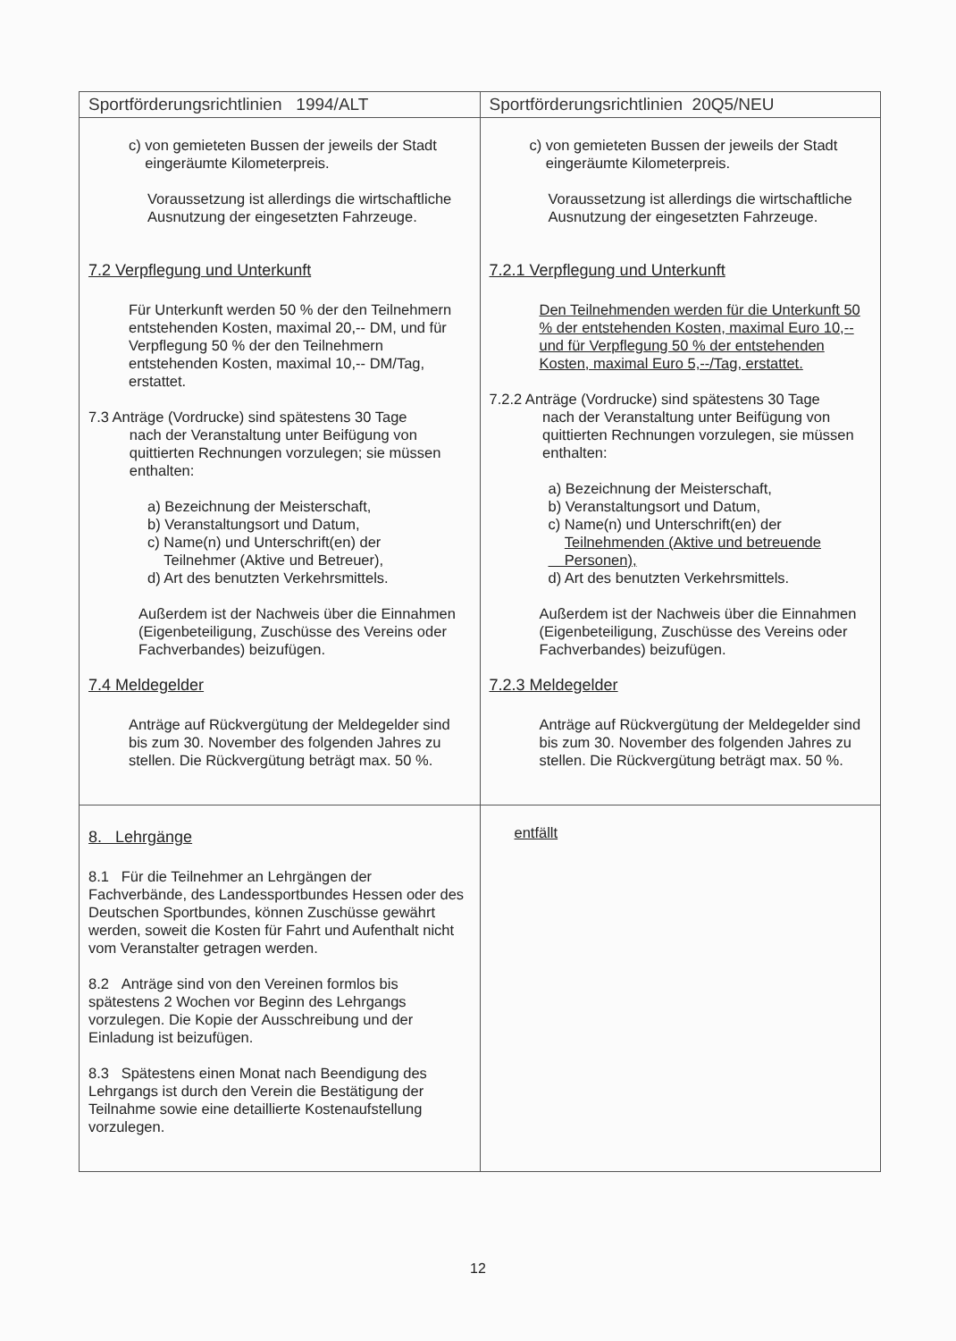| Sportförderungsrichtlinien 1994/ALT | Sportförderungsrichtlinien 20Q5/NEU |
| --- | --- |
| c) von gemieteten Bussen der jeweils der Stadt eingeräumte Kilometerpreis. Voraussetzung ist allerdings die wirtschaftliche Ausnutzung der eingesetzten Fahrzeuge. 7.2 Verpflegung und Unterkunft Für Unterkunft werden 50 % der den Teilnehmern entstehenden Kosten, maximal 20,-- DM, und für Verpflegung 50 % der den Teilnehmern entstehenden Kosten, maximal 10,-- DM/Tag, erstattet. 7.3 Anträge (Vordrucke) sind spätestens 30 Tage nach der Veranstaltung unter Beifügung von quittierten Rechnungen vorzulegen; sie müssen enthalten: a) Bezeichnung der Meisterschaft, b) Veranstaltungsort und Datum, c) Name(n) und Unterschrift(en) der Teilnehmer (Aktive und Betreuer), d) Art des benutzten Verkehrsmittels. Außerdem ist der Nachweis über die Einnahmen (Eigenbeteiligung, Zuschüsse des Vereins oder Fachverbandes) beizufügen. 7.4 Meldegelder Anträge auf Rückvergütung der Meldegelder sind bis zum 30. November des folgenden Jahres zu stellen. Die Rückvergütung beträgt max. 50 %. | c) von gemieteten Bussen der jeweils der Stadt eingeräumte Kilometerpreis. Voraussetzung ist allerdings die wirtschaftliche Ausnutzung der eingesetzten Fahrzeuge. 7.2.1 Verpflegung und Unterkunft Den Teilnehmenden werden für die Unterkunft 50 % der entstehenden Kosten, maximal Euro 10,-- und für Verpflegung 50 % der entstehenden Kosten, maximal Euro 5,--/Tag, erstattet. 7.2.2 Anträge (Vordrucke) sind spätestens 30 Tage nach der Veranstaltung unter Beifügung von quittierten Rechnungen vorzulegen, sie müssen enthalten: a) Bezeichnung der Meisterschaft, b) Veranstaltungsort und Datum, c) Name(n) und Unterschrift(en) der Teilnehmenden (Aktive und betreuende Personen), d) Art des benutzten Verkehrsmittels. Außerdem ist der Nachweis über die Einnahmen (Eigenbeteiligung, Zuschüsse des Vereins oder Fachverbandes) beizufügen. 7.2.3 Meldegelder Anträge auf Rückvergütung der Meldegelder sind bis zum 30. November des folgenden Jahres zu stellen. Die Rückvergütung beträgt max. 50 %. |
| 8. Lehrgänge 8.1 Für die Teilnehmer an Lehrgängen der Fachverbände, des Landessportbundes Hessen oder des Deutschen Sportbundes, können Zuschüsse gewährt werden, soweit die Kosten für Fahrt und Aufenthalt nicht vom Veranstalter getragen werden. 8.2 Anträge sind von den Vereinen formlos bis spätestens 2 Wochen vor Beginn des Lehrgangs vorzulegen. Die Kopie der Ausschreibung und der Einladung ist beizufügen. 8.3 Spätestens einen Monat nach Beendigung des Lehrgangs ist durch den Verein die Bestätigung der Teilnahme sowie eine detaillierte Kostenaufstellung vorzulegen. | entfällt |
12